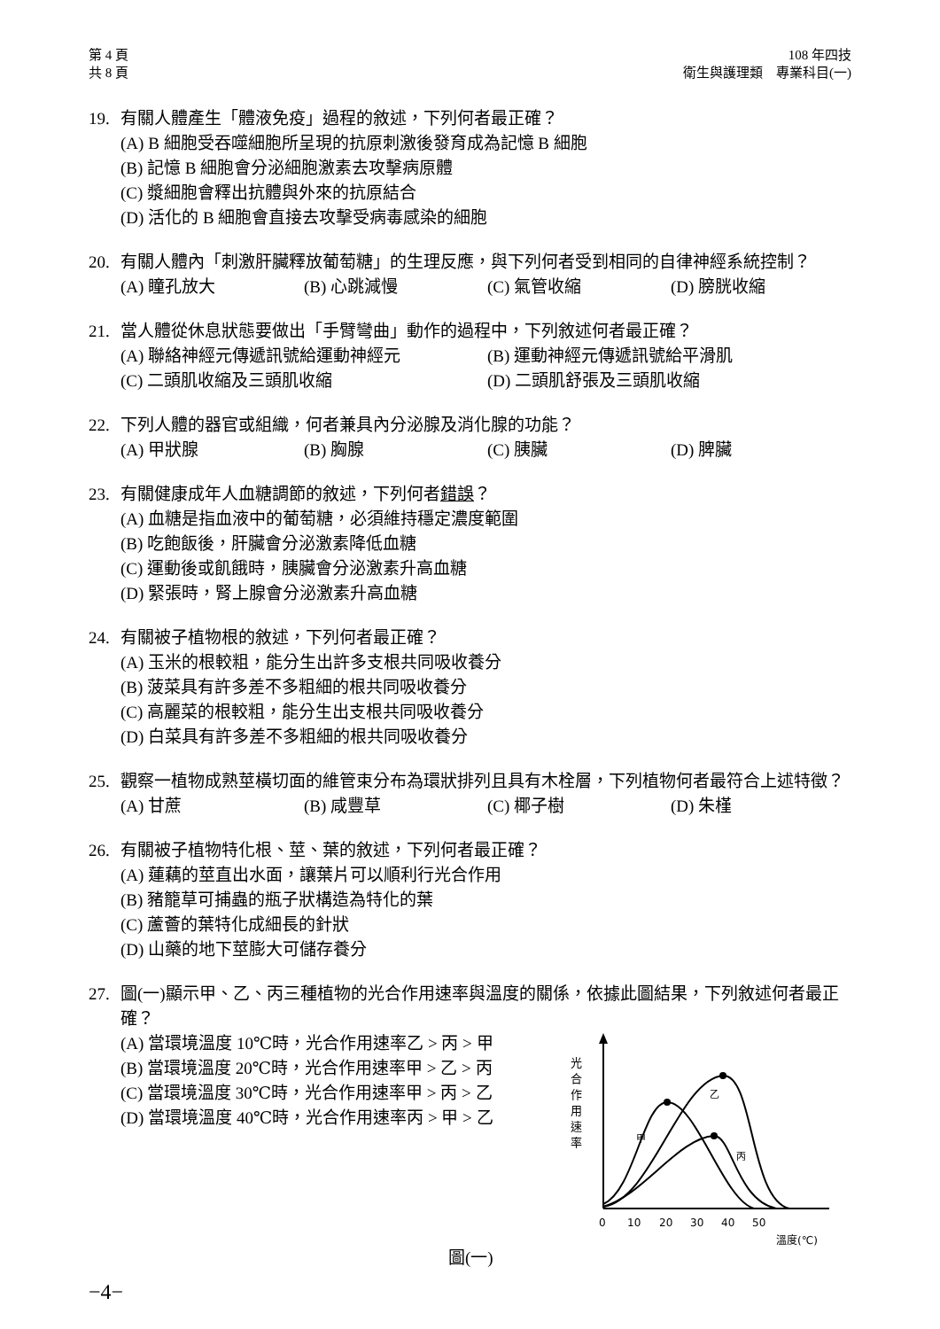第 4 頁
共 8 頁
108 年四技
衛生與護理類　專業科目(一)
19. 有關人體產生「體液免疫」過程的敘述，下列何者最正確？
(A) B 細胞受吞噬細胞所呈現的抗原刺激後發育成為記憶 B 細胞
(B) 記憶 B 細胞會分泌細胞激素去攻擊病原體
(C) 漿細胞會釋出抗體與外來的抗原結合
(D) 活化的 B 細胞會直接去攻擊受病毒感染的細胞
20. 有關人體內「刺激肝臟釋放葡萄糖」的生理反應，與下列何者受到相同的自律神經系統控制？
(A) 瞳孔放大 (B) 心跳減慢 (C) 氣管收縮 (D) 膀胱收縮
21. 當人體從休息狀態要做出「手臂彎曲」動作的過程中，下列敘述何者最正確？
(A) 聯絡神經元傳遞訊號給運動神經元 (B) 運動神經元傳遞訊號給平滑肌 (C) 二頭肌收縮及三頭肌收縮 (D) 二頭肌舒張及三頭肌收縮
22. 下列人體的器官或組織，何者兼具內分泌腺及消化腺的功能？
(A) 甲狀腺 (B) 胸腺 (C) 胰臟 (D) 脾臟
23. 有關健康成年人血糖調節的敘述，下列何者錯誤？
(A) 血糖是指血液中的葡萄糖，必須維持穩定濃度範圍
(B) 吃飽飯後，肝臟會分泌激素降低血糖
(C) 運動後或飢餓時，胰臟會分泌激素升高血糖
(D) 緊張時，腎上腺會分泌激素升高血糖
24. 有關被子植物根的敘述，下列何者最正確？
(A) 玉米的根較粗，能分生出許多支根共同吸收養分
(B) 菠菜具有許多差不多粗細的根共同吸收養分
(C) 高麗菜的根較粗，能分生出支根共同吸收養分
(D) 白菜具有許多差不多粗細的根共同吸收養分
25. 觀察一植物成熟莖橫切面的維管束分布為環狀排列且具有木栓層，下列植物何者最符合上述特徵？
(A) 甘蔗 (B) 咸豐草 (C) 椰子樹 (D) 朱槿
26. 有關被子植物特化根、莖、葉的敘述，下列何者最正確？
(A) 蓮藕的莖直出水面，讓葉片可以順利行光合作用
(B) 豬籠草可捕蟲的瓶子狀構造為特化的葉
(C) 蘆薈的葉特化成細長的針狀
(D) 山藥的地下莖膨大可儲存養分
27. 圖(一)顯示甲、乙、丙三種植物的光合作用速率與溫度的關係，依據此圖結果，下列敘述何者最正確？
(A) 當環境溫度 10℃時，光合作用速率乙 > 丙 > 甲
(B) 當環境溫度 20℃時，光合作用速率甲 > 乙 > 丙
(C) 當環境溫度 30℃時，光合作用速率甲 > 丙 > 乙
(D) 當環境溫度 40℃時，光合作用速率丙 > 甲 > 乙
圖(一)
光
合
作
用
速
率
甲
乙
丙
0
10
20
30
40
50
溫度(℃)
−4−